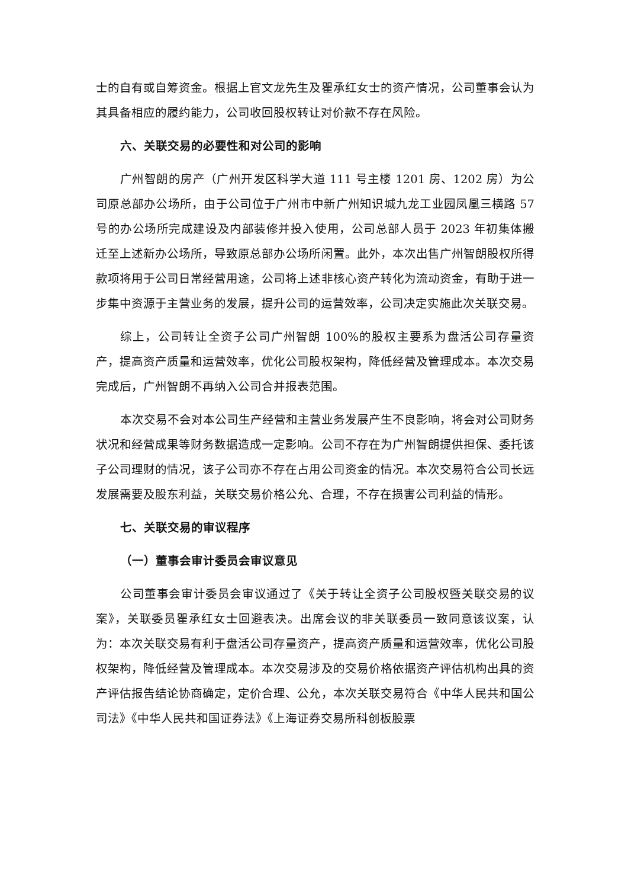士的自有或自筹资金。根据上官文龙先生及瞿承红女士的资产情况，公司董事会认为其具备相应的履约能力，公司收回股权转让对价款不存在风险。
六、关联交易的必要性和对公司的影响
广州智朗的房产（广州开发区科学大道 111 号主楼 1201 房、1202 房）为公司原总部办公场所，由于公司位于广州市中新广州知识城九龙工业园凤凰三横路 57 号的办公场所完成建设及内部装修并投入使用，公司总部人员于 2023 年初集体搬迁至上述新办公场所，导致原总部办公场所闲置。此外，本次出售广州智朗股权所得款项将用于公司日常经营用途，公司将上述非核心资产转化为流动资金，有助于进一步集中资源于主营业务的发展，提升公司的运营效率，公司决定实施此次关联交易。
综上，公司转让全资子公司广州智朗 100%的股权主要系为盘活公司存量资产，提高资产质量和运营效率，优化公司股权架构，降低经营及管理成本。本次交易完成后，广州智朗不再纳入公司合并报表范围。
本次交易不会对本公司生产经营和主营业务发展产生不良影响，将会对公司财务状况和经营成果等财务数据造成一定影响。公司不存在为广州智朗提供担保、委托该子公司理财的情况，该子公司亦不存在占用公司资金的情况。本次交易符合公司长远发展需要及股东利益，关联交易价格公允、合理，不存在损害公司利益的情形。
七、关联交易的审议程序
（一）董事会审计委员会审议意见
公司董事会审计委员会审议通过了《关于转让全资子公司股权暨关联交易的议案》，关联委员瞿承红女士回避表决。出席会议的非关联委员一致同意该议案，认为：本次关联交易有利于盘活公司存量资产，提高资产质量和运营效率，优化公司股权架构，降低经营及管理成本。本次交易涉及的交易价格依据资产评估机构出具的资产评估报告结论协商确定，定价合理、公允，本次关联交易符合《中华人民共和国公司法》《中华人民共和国证券法》《上海证券交易所科创板股票